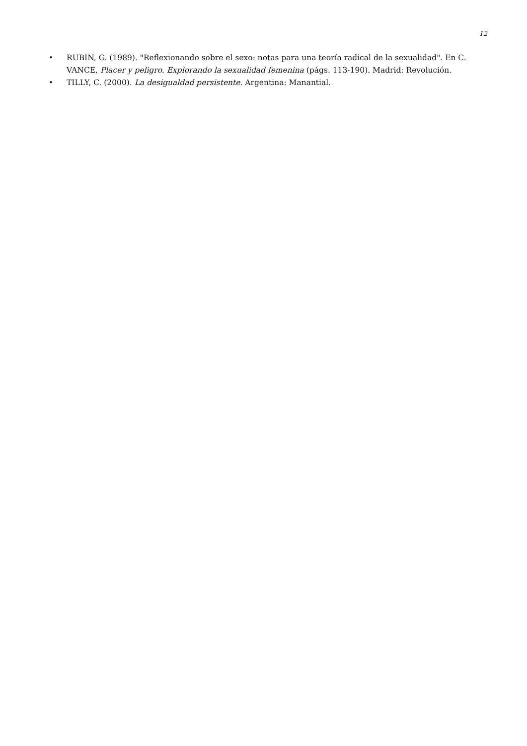12
• RUBIN, G. (1989). "Reflexionando sobre el sexo: notas para una teoría radical de la sexualidad". En C. VANCE, Placer y peligro. Explorando la sexualidad femenina (págs. 113-190). Madrid: Revolución.
• TILLY, C. (2000). La desigualdad persistente. Argentina: Manantial.